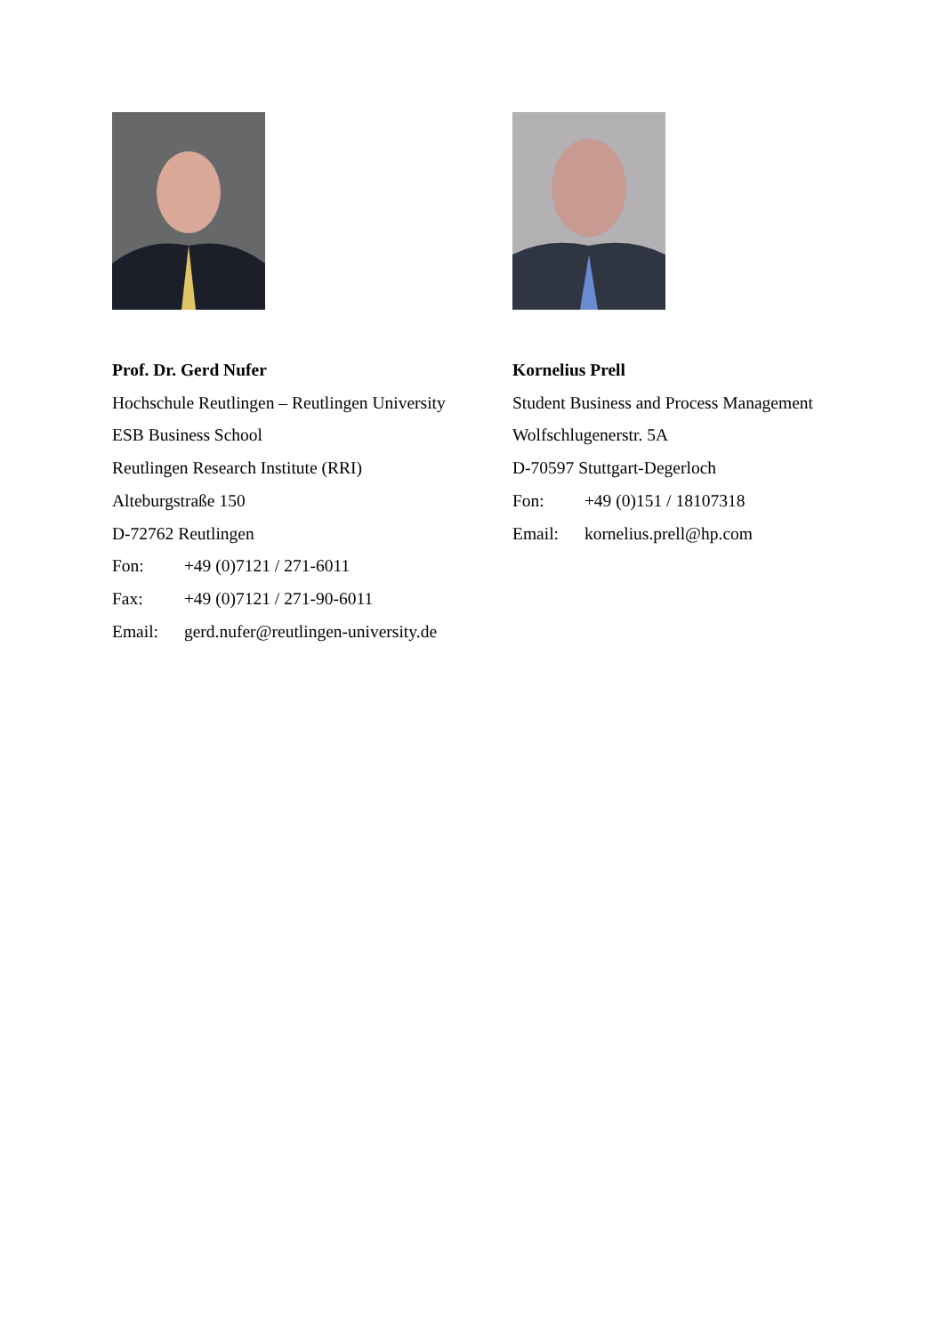Prof. Dr. Gerd Nufer
Hochschule Reutlingen – Reutlingen University
ESB Business School
Reutlingen Research Institute (RRI)
Alteburgstraße 150
D-72762 Reutlingen
Fon: +49 (0)7121 / 271-6011
Fax: +49 (0)7121 / 271-90-6011
Email: gerd.nufer@reutlingen-university.de
Kornelius Prell
Student Business and Process Management
Wolfschlugenerstr. 5A
D-70597 Stuttgart-Degerloch
Fon: +49 (0)151 / 18107318
Email: kornelius.prell@hp.com